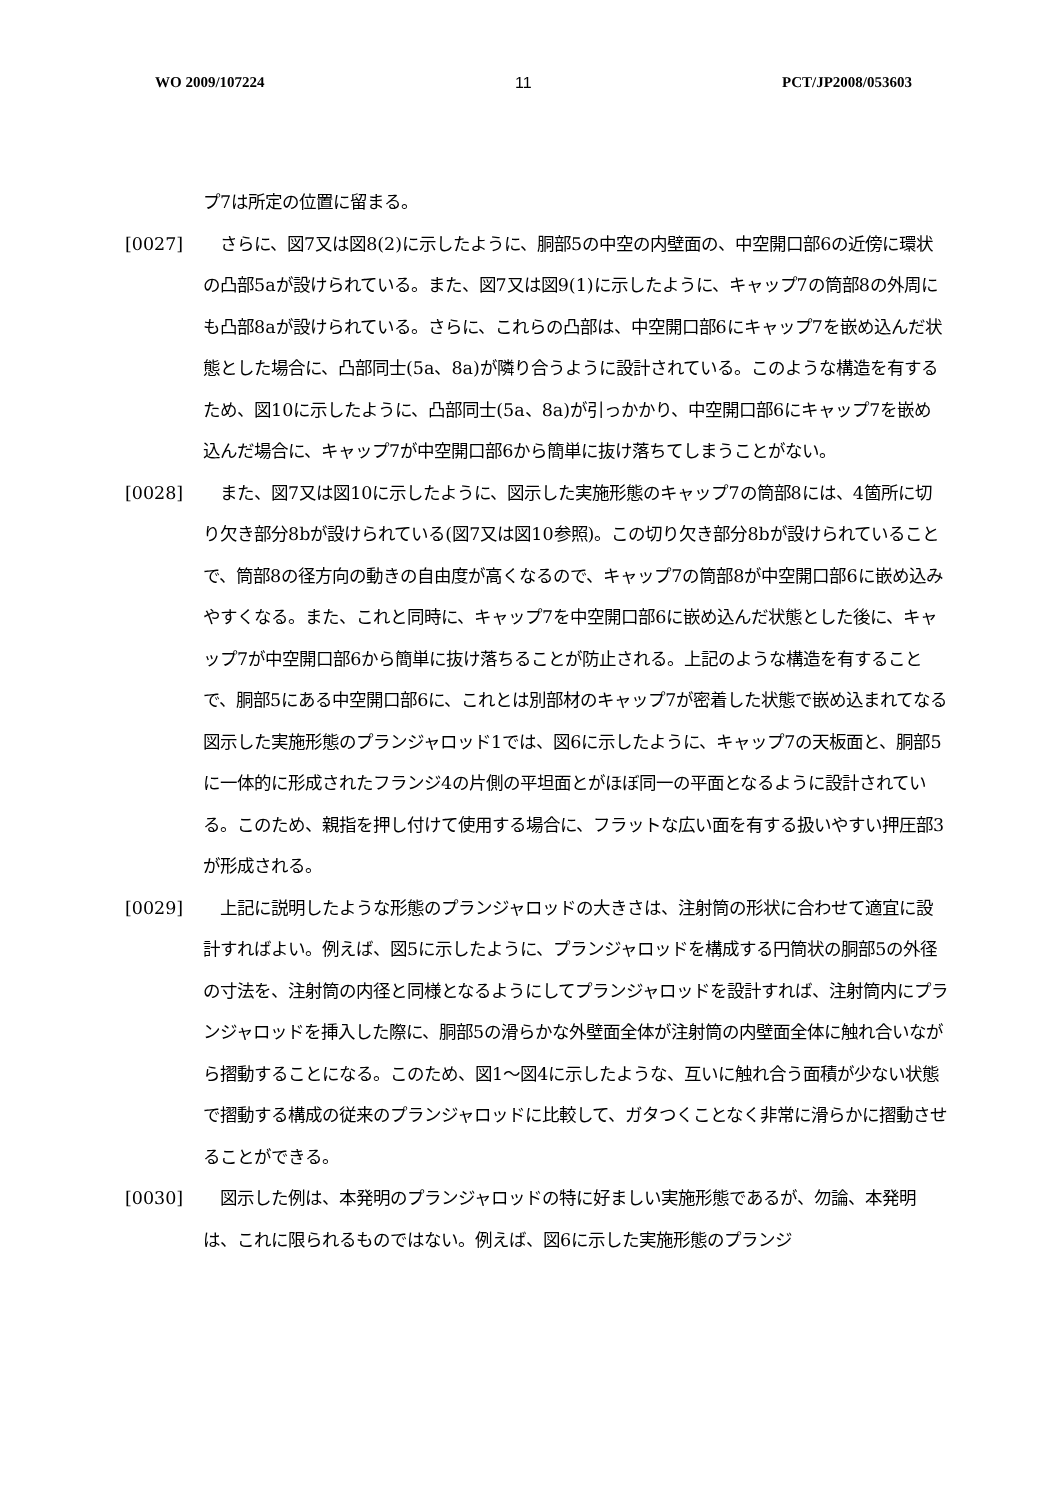WO 2009/107224 11 PCT/JP2008/053603
プ7は所定の位置に留まる。
[0027] 　さらに、図7又は図8(2)に示したように、胴部5の中空の内壁面の、中空開口部6の近傍に環状の凸部5aが設けられている。また、図7又は図9(1)に示したように、キャップ7の筒部8の外周にも凸部8aが設けられている。さらに、これらの凸部は、中空開口部6にキャップ7を嵌め込んだ状態とした場合に、凸部同士(5a、8a)が隣り合うように設計されている。このような構造を有するため、図10に示したように、凸部同士(5a、8a)が引っかかり、中空開口部6にキャップ7を嵌め込んだ場合に、キャップ7が中空開口部6から簡単に抜け落ちてしまうことがない。
[0028] 　また、図7又は図10に示したように、図示した実施形態のキャップ7の筒部8には、4箇所に切り欠き部分8bが設けられている(図7又は図10参照)。この切り欠き部分8bが設けられていることで、筒部8の径方向の動きの自由度が高くなるので、キャップ7の筒部8が中空開口部6に嵌め込みやすくなる。また、これと同時に、キャップ7を中空開口部6に嵌め込んだ状態とした後に、キャップ7が中空開口部6から簡単に抜け落ちることが防止される。上記のような構造を有することで、胴部5にある中空開口部6に、これとは別部材のキャップ7が密着した状態で嵌め込まれてなる図示した実施形態のプランジャロッド1では、図6に示したように、キャップ7の天板面と、胴部5に一体的に形成されたフランジ4の片側の平坦面とがほぼ同一の平面となるように設計されている。このため、親指を押し付けて使用する場合に、フラットな広い面を有する扱いやすい押圧部3が形成される。
[0029] 　上記に説明したような形態のプランジャロッドの大きさは、注射筒の形状に合わせて適宜に設計すればよい。例えば、図5に示したように、プランジャロッドを構成する円筒状の胴部5の外径の寸法を、注射筒の内径と同様となるようにしてプランジャロッドを設計すれば、注射筒内にプランジャロッドを挿入した際に、胴部5の滑らかな外壁面全体が注射筒の内壁面全体に触れ合いながら摺動することになる。このため、図1～図4に示したような、互いに触れ合う面積が少ない状態で摺動する構成の従来のプランジャロッドに比較して、ガタつくことなく非常に滑らかに摺動させることができる。
[0030] 　図示した例は、本発明のプランジャロッドの特に好ましい実施形態であるが、勿論、本発明は、これに限られるものではない。例えば、図6に示した実施形態のプランジ